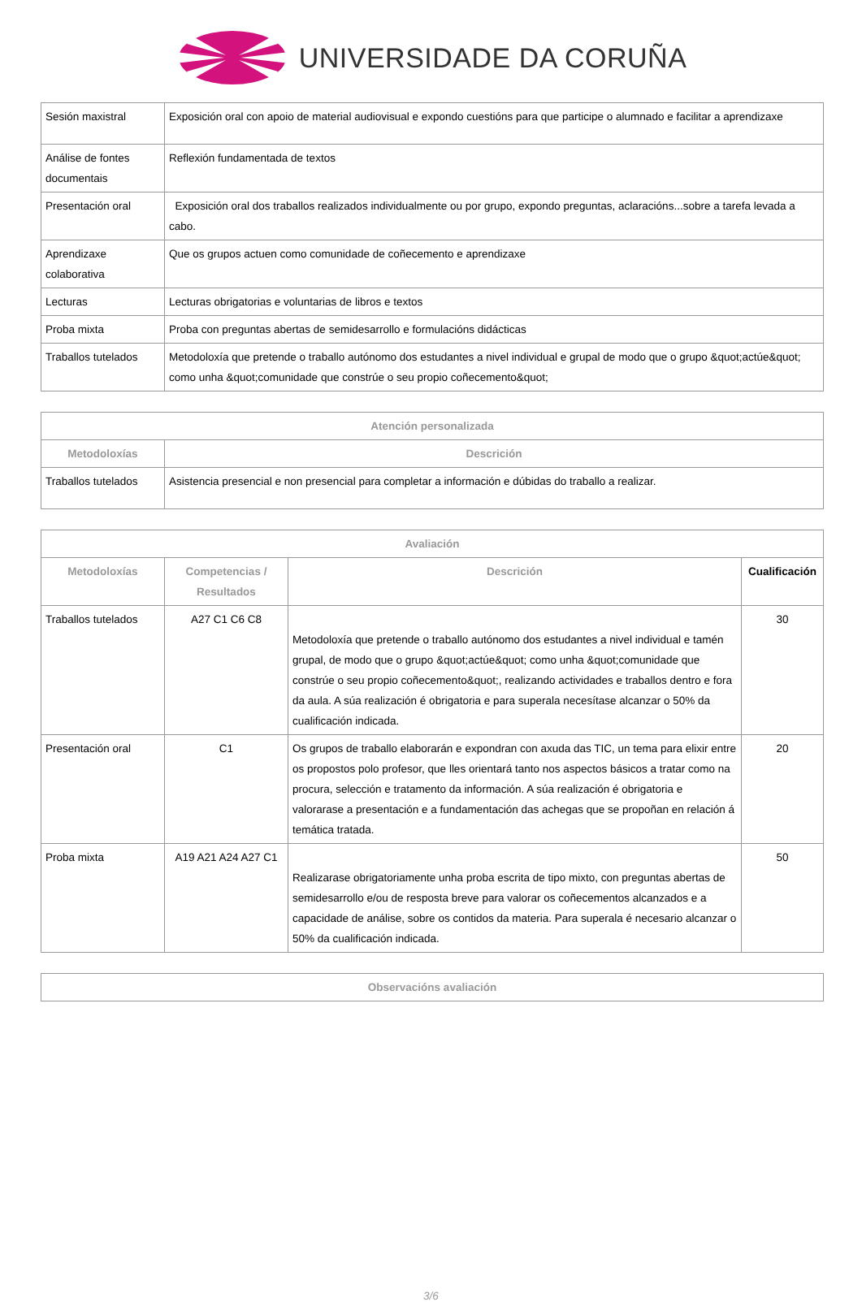UNIVERSIDADE DA CORUÑA
| Sesión maxistral | Exposición oral con apoio de material audiovisual e expondo cuestións para que participe o alumnado e facilitar a aprendizaxe |
| Análise de fontes documentais | Reflexión fundamentada de textos |
| Presentación oral | Exposición oral dos traballos realizados individualmente ou por grupo, expondo preguntas, aclaracións...sobre a tarefa levada a cabo. |
| Aprendizaxe colaborativa | Que os grupos actuen como comunidade de coñecemento e aprendizaxe |
| Lecturas | Lecturas obrigatorias e voluntarias de libros e textos |
| Proba mixta | Proba con preguntas abertas de semidesarrollo e formulacións didácticas |
| Traballos tutelados | Metodoloxía que pretende o traballo autónomo dos estudantes a nivel individual e grupal de modo que o grupo &quot;actúe&quot; como unha &quot;comunidade que constrúe o seu propio coñecemento&quot; |
| Atención personalizada | |
| --- | --- |
| Metodoloxías | Descrición |
| Traballos tutelados | Asistencia presencial e non presencial para completar a información e dúbidas do traballo a realizar. |
| Avaliación | | | |
| --- | --- | --- | --- |
| Metodoloxías | Competencias / Resultados | Descrición | Cualificación |
| Traballos tutelados | A27 C1 C6 C8 | Metodoloxía que pretende o traballo autónomo dos estudantes a nivel individual e tamén grupal, de modo que o grupo &quot;actúe&quot; como unha &quot;comunidade que constrúe o seu propio coñecemento&quot;, realizando actividades e traballos dentro e fora da aula. A súa realización é obrigatoria e para superala necesítase alcanzar o 50% da cualificación indicada. | 30 |
| Presentación oral | C1 | Os grupos de traballo elaborarán e expondran con axuda das TIC, un tema para elixir entre os propostos polo profesor, que lles orientará tanto nos aspectos básicos a tratar como na procura, selección e tratamento da información. A súa realización é obrigatoria e valorarase a presentación e a fundamentación das achegas que se propoñan en relación á temática tratada. | 20 |
| Proba mixta | A19 A21 A24 A27 C1 | Realizarase obrigatoriamente unha proba escrita de tipo mixto, con preguntas abertas de semidesarrollo e/ou de resposta breve para valorar os coñecementos alcanzados e a capacidade de análise, sobre os contidos da materia. Para superala é necesario alcanzar o 50% da cualificación indicada. | 50 |
| Observacións avaliación |
| --- |
3/6